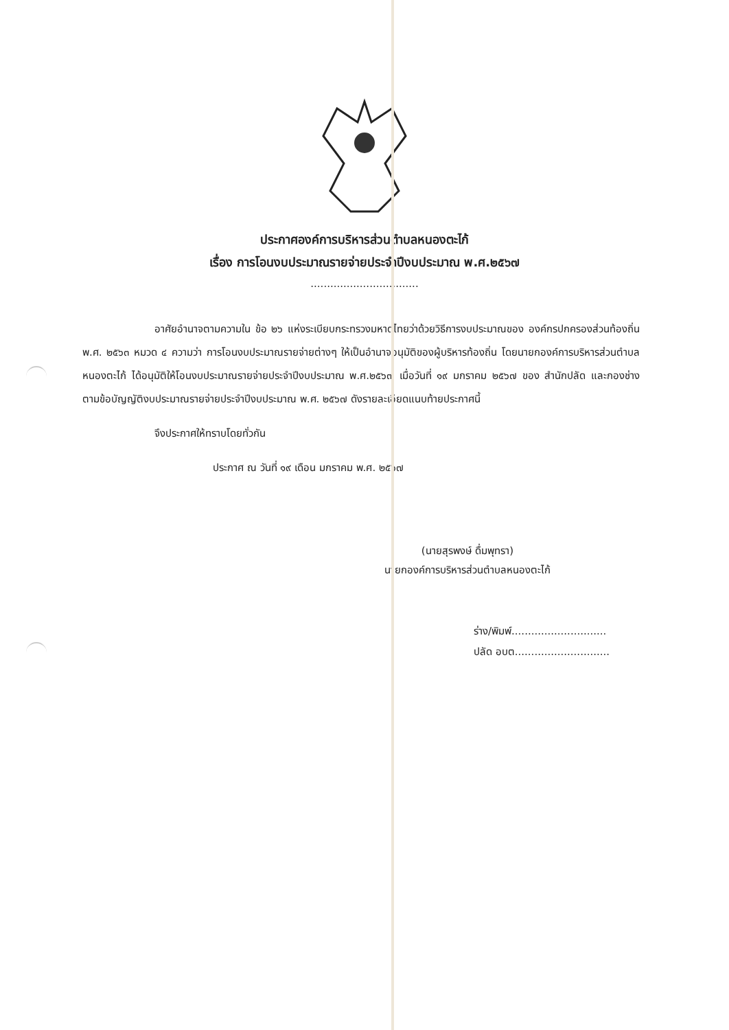ประกาศองค์การบริหารส่วนตำบลหนองตะไก้
เรื่อง การโอนงบประมาณรายจ่ายประจำปีงบประมาณ พ.ศ.๒๕๖๗
.................................
อาศัยอำนาจตามความใน ข้อ ๒๖ แห่งระเบียบกระทรวงมหาดไทยว่าด้วยวิธีการงบประมาณของ องค์กรปกครองส่วนท้องถิ่น พ.ศ. ๒๕๖๓ หมวด ๔ ความว่า การโอนงบประมาณรายจ่ายต่างๆ ให้เป็นอำนาจอนุมัติของผู้บริหารท้องถิ่น โดยนายกองค์การบริหารส่วนตำบลหนองตะไก้ ได้อนุมัติให้โอนงบประมาณรายจ่ายประจำปีงบประมาณ พ.ศ.๒๕๖๗ เมื่อวันที่ ๑๙ มกราคม ๒๕๖๗ ของ สำนักปลัด และกองช่าง ตามข้อบัญญัติงบประมาณรายจ่ายประจำปีงบประมาณ พ.ศ. ๒๕๖๗ ดังรายละเอียดแนบท้ายประกาศนี้
จึงประกาศให้ทราบโดยทั่วกัน
ประกาศ ณ วันที่ ๑๙ เดือน มกราคม พ.ศ. ๒๕๖๗
(นายสุรพงษ์ ดื่มพุทรา)
นายกองค์การบริหารส่วนตำบลหนองตะไก้
ร่าง/พิมพ์.............................
ปลัด อบต.............................